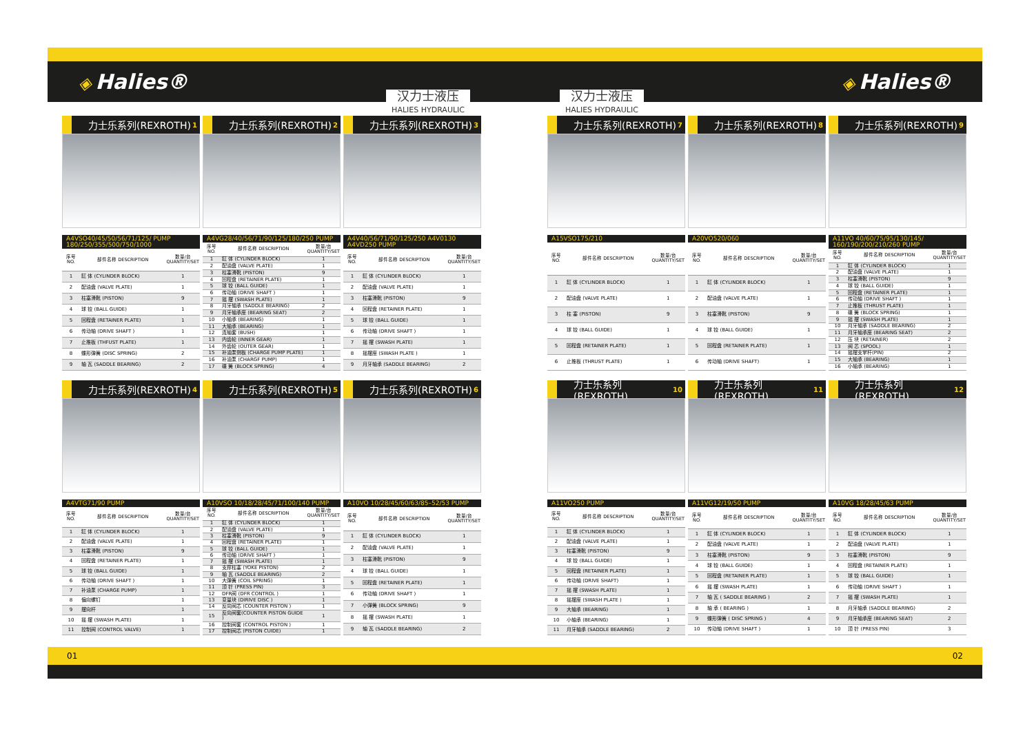◈ Halies®
◈ Halies®
汉力士液压
HALIES HYDRAULIC
汉力士液压
HALIES HYDRAULIC
力士乐系列(REXROTH) 1
A4VSO40/45/50/56/71/125/ PUMP
180/250/355/500/750/1000
| 序号 NO. | 部件名称 DESCRIPTION | 数量/台 QUANTITY/SET |
| --- | --- | --- |
| 1 | 缸 体 (CYLINDER BLOCK) | 1 |
| 2 | 配油盘 (VALVE PLATE) | 1 |
| 3 | 柱塞滑靴 (PISTON) | 9 |
| 4 | 球 铰 (BALL GUIDE) | 1 |
| 5 | 回程盘 (RETAINER PLATE) | 1 |
| 6 | 传动轴 (DRIVE SHAFT ) | 1 |
| 7 | 止推板 (THFUST PLATE) | 1 |
| 8 | 蝶形弹簧 (DISC SPRING) | 2 |
| 9 | 轴 瓦 (SADDLE BEARING) | 2 |
力士乐系列(REXROTH) 2
A4VG28/40/56/71/90/125/180/250 PUMP
| 序号 NO. | 部件名称 DESCRIPTION | 数量/台 QUANTITY/SET |
| --- | --- | --- |
| 1 | 缸 体 (CYLINDER BLOCK) | 1 |
| 2 | 配油盘 (VALVE PLATE) | 1 |
| 3 | 柱塞滑靴 (PISTON) | 9 |
| 4 | 回程盘 (RETAINER PLATE) | 1 |
| 5 | 球 铰 (BALL GUIDE) | 1 |
| 6 | 传动轴 (DRIVE SHAFT ) | 1 |
| 7 | 摇 摆 (SWASH PLATE) | 1 |
| 8 | 月牙轴承 (SADDLE BEARING) | 2 |
| 9 | 月牙轴承座 (BEARING SEAT) | 2 |
| 10 | 小轴承 (BEARING) | 1 |
| 11 | 大轴承 (BEARING) | 1 |
| 12 | 连轴套 (BUSH) | 1 |
| 13 | 内齿轮 (INNER GEAR) | 1 |
| 14 | 外齿轮 (OUTER GEAR) | 1 |
| 15 | 补油泵侧板 (CHARGE PUMP PLATE) | 1 |
| 16 | 补油泵 (CHARGF PUMP) | 1 |
| 17 | 碟 簧 (BLOCK SPRING) | 4 |
力士乐系列(REXROTH) 3
A4V40/56/71/90/125/250 A4V0130 A4VD250 PUMP
| 序号 NO. | 部件名称 DESCRIPTION | 数量/台 QUANTITY/SET |
| --- | --- | --- |
| 1 | 缸 体 (CYLINDER BLOCK) | 1 |
| 2 | 配油盘 (VALVE PLATE) | 1 |
| 3 | 柱塞滑靴 (PISTON) | 9 |
| 4 | 回程盘 (RETAINER PLATE) | 1 |
| 5 | 球 铰 (BALL GUIDE) | 1 |
| 6 | 传动轴 (DRIVE SHAFT ) | 1 |
| 7 | 摇 摆 (SWASH PLATE) | 1 |
| 8 | 摇摆座 (SWASH PLATE ) | 1 |
| 9 | 月牙轴承 (SADDLE BEARING) | 2 |
力士乐系列(REXROTH) 4
A4VTG71/90 PUMP
| 序号 NO. | 部件名称 DESCRIPTION | 数量/台 QUANTITY/SET |
| --- | --- | --- |
| 1 | 缸 体 (CYLINDER BLOCK) | 1 |
| 2 | 配油盘 (VALVE PLATE) | 1 |
| 3 | 柱塞滑靴 (PISTON) | 9 |
| 4 | 回程盘 (RETAINER PLATE) | 1 |
| 5 | 球 铰 (BALL GUIDE) | 1 |
| 6 | 传动轴 (DRIVE SHAFT ) | 1 |
| 7 | 补油泵 (CHARGE PUMP) | 1 |
| 8 | 偏向螺钉 | 1 |
| 9 | 摆向杆 | 1 |
| 10 | 摇 摆 (SWASH PLATE) | 1 |
| 11 | 控制阀 (CONTROL VALVE) | 1 |
力士乐系列(REXROTH) 5
A10VSO 10/18/28/45/71/100/140 PUMP
| 序号 NO. | 部件名称 DESCRIPTION | 数量/台 QUANTITY/SET |
| --- | --- | --- |
| 1 | 缸 体 (CYLINDER BLOCK) | 1 |
| 2 | 配油盘 (VALVE PLATE) | 1 |
| 3 | 柱塞滑靴 (PISTON) | 9 |
| 4 | 回程盘 (RETAINER PLATE) | 1 |
| 5 | 球 铰 (BALL GUIDE) | 1 |
| 6 | 传动轴 (DRIVE SHAFT ) | 1 |
| 7 | 摇 摆 (SWASH PLATE) | 1 |
| 8 | 支撑柱塞 (YOKE PISTON) | 2 |
| 9 | 轴 瓦 (SADDLE BEARING) | 2 |
| 10 | 大弹簧 (COIL SPRING) | 1 |
| 11 | 顶 针 (PRESS PIN) | 3 |
| 12 | DFR阀 (DFR CONTROL ) | 1 |
| 13 | 变量块 (DIRIVE DISC ) | 1 |
| 14 | 反向阀芯 (COUNTER PISTON ) | 1 |
| 15 | 反向阀套(COUNTER PISTON GUIDE ) | 1 |
| 16 | 控制阀套 (CONTROL PISTON ) | 1 |
| 17 | 控制阀芯 (PISTON CUIDE) | 1 |
力士乐系列(REXROTH) 6
A10VO 10/28/45/60/63/85–52/53 PUMP
| 序号 NO. | 部件名称 DESCRIPTION | 数量/台 QUANTITY/SET |
| --- | --- | --- |
| 1 | 缸 体 (CYLINDER BLOCK) | 1 |
| 2 | 配油盘 (VALVE PLATE) | 1 |
| 3 | 柱塞滑靴 (PISTON) | 9 |
| 4 | 球 铰 (BALL GUIDE) | 1 |
| 5 | 回程盘 (RETAINER PLATE) | 1 |
| 6 | 传动轴 (DRIVE SHAFT ) | 1 |
| 7 | 小弹簧 (BLOCK SPRING) | 9 |
| 8 | 摇 摆 (SWASH PLATE) | 1 |
| 9 | 轴 瓦 (SADDLE BEARING) | 2 |
力士乐系列(REXROTH) 7
A15VSO175/210
| 序号 NO. | 部件名称 DESCRIPTION | 数量/台 QUANTITY/SET |
| --- | --- | --- |
| 1 | 缸 体 (CYLINDER BLOCK) | 1 |
| 2 | 配油盘 (VALVE PLATE) | 1 |
| 3 | 柱 塞 (PISTON) | 9 |
| 4 | 球 铰 (BALL GUIDE) | 1 |
| 5 | 回程盘 (RETAINER PLATE) | 1 |
| 6 | 止推板 (THRUST PLATE) | 1 |
力士乐系列(REXROTH) 8
A20VO520/060
| 序号 NO. | 部件名称 DESCRIPTION | 数量/台 QUANTITY/SET |
| --- | --- | --- |
| 1 | 缸 体 (CYLINDER BLOCK) | 1 |
| 2 | 配油盘 (VALVE PLATE) | 1 |
| 3 | 柱塞滑靴 (PISTON) | 9 |
| 4 | 球 铰 (BALL GUIDE) | 1 |
| 5 | 回程盘 (RETAINER PLATE) | 1 |
| 6 | 传动轴 (DRIVE SHAFT) | 1 |
力士乐系列(REXROTH) 9
A11VO 40/60/75/95/130/145/
160/190/200/210/260 PUMP
| 序号 NO. | 部件名称 DESCRIPTION | 数量/台 QUANTITY/SET |
| --- | --- | --- |
| 1 | 缸 体 (CYLINDER BLOCK) | 1 |
| 2 | 配油盘 (VALVE PLATE) | 1 |
| 3 | 柱塞滑靴 (PISTON) | 9 |
| 4 | 球 铰 (BALL GUIDE) | 1 |
| 5 | 回程盘 (RETAINER PLATE) | 1 |
| 6 | 传动轴 (DRIVE SHAFT ) | 1 |
| 7 | 止推板 (THRUST PLATE) | 1 |
| 8 | 碟 簧 (BLOCK SPRING) | 1 |
| 9 | 摇 摆 (SWASH PLATE) | 1 |
| 10 | 月牙轴承 (SADDLE BEARING) | 2 |
| 11 | 月牙轴承座 (BEARING SEAT) | 2 |
| 12 | 压 块 (RETAINER) | 2 |
| 13 | 阀 芯 (SPOOL) | 1 |
| 14 | 摇摆支掌杆(PIN) | 2 |
| 15 | 大轴承 (BEARING) | 1 |
| 16 | 小轴承 (BEARING) | 1 |
力士乐系列(REXROTH) 10
A11VO250 PUMP
| 序号 NO. | 部件名称 DESCRIPTION | 数量/台 QUANTITY/SET |
| --- | --- | --- |
| 1 | 缸 体 (CYLINDER BLOCK) | 1 |
| 2 | 配油盘 (VALVE PLATE) | 1 |
| 3 | 柱塞滑靴 (PISTON) | 9 |
| 4 | 球 铰 (BALL GUIDE) | 1 |
| 5 | 回程盘 (RETAINER PLATE) | 1 |
| 6 | 传动轴 (DRIVE SHAFT) | 1 |
| 7 | 摇 摆 (SWASH PLATE) | 1 |
| 8 | 摇摆座 (SWASH PLATE ) | 1 |
| 9 | 大轴承 (BEARING) | 1 |
| 10 | 小轴承 (BEARING) | 1 |
| 11 | 月牙轴承 (SADDLE BEARING) | 2 |
力士乐系列(REXROTH) 11
A11VG12/19/50 PUMP
| 序号 NO. | 部件名称 DESCRIPTION | 数量/台 QUANTITY/SET |
| --- | --- | --- |
| 1 | 缸 体 (CYLINDER BLOCK) | 1 |
| 2 | 配油盘 (VALVE PLATE) | 1 |
| 3 | 柱塞滑靴 (PISTON) | 9 |
| 4 | 球 铰 (BALL GUIDE) | 1 |
| 5 | 回程盘 (RETAINER PLATE) | 1 |
| 6 | 摇 摆 (SWASH PLATE) | 1 |
| 7 | 轴 瓦 ( SADDLE BEARING ) | 2 |
| 8 | 轴 承 ( BEARING ) | 1 |
| 9 | 蝶形弹簧 ( DISC SPRING ) | 4 |
| 10 | 传动轴 (DRIVE SHAFT ) | 1 |
力士乐系列(REXROTH) 12
A10VG 18/28/45/63 PUMP
| 序号 NO. | 部件名称 DESCRIPTION | 数量/台 QUANTITY/SET |
| --- | --- | --- |
| 1 | 缸 体 (CYLINDER BLOCK) | 1 |
| 2 | 配油盘 (VALVE PLATE) | 1 |
| 3 | 柱塞滑靴 (PISTON) | 9 |
| 4 | 回程盘 (RETAINER PLATE) | 1 |
| 5 | 球 铰 (BALL GUIDE) | 1 |
| 6 | 传动轴 (DRIVE SHAFT ) | 1 |
| 7 | 摇 摆 (SWASH PLATE) | 1 |
| 8 | 月牙轴承 (SADDLE BEARING) | 2 |
| 9 | 月牙轴承座 (BEARING SEAT) | 2 |
| 10 | 顶 针 (PRESS PIN) | 3 |
01 02